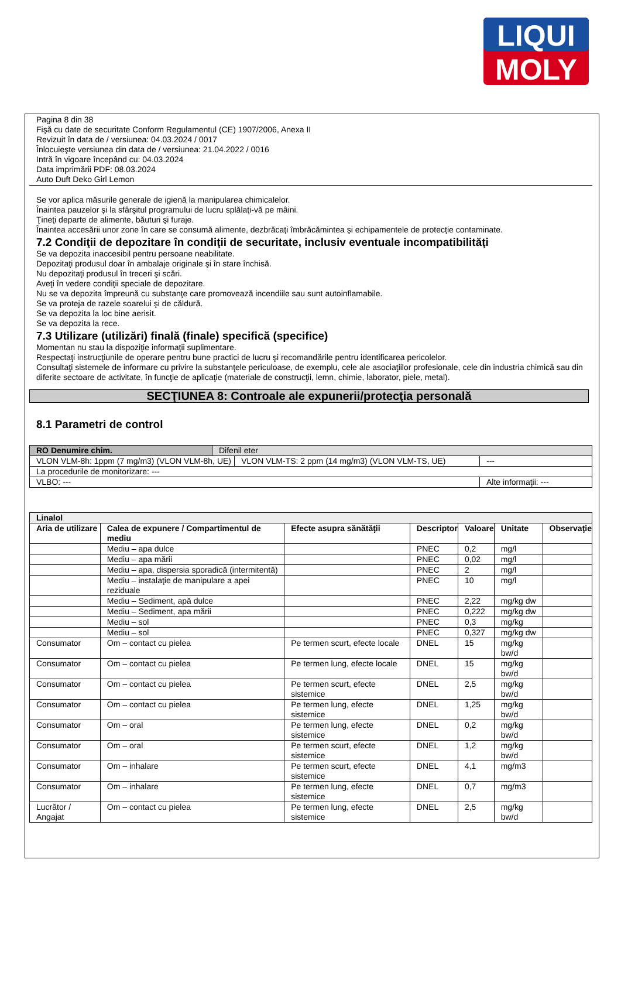LIQUI
MOLY
Pagina 8 din 38
Fişă cu date de securitate Conform Regulamentul (CE) 1907/2006, Anexa II
Revizuit în data de / versiunea: 04.03.2024 / 0017
Înlocuieşte versiunea din data de / versiunea: 21.04.2022 / 0016
Intră în vigoare începând cu: 04.03.2024
Data imprimării PDF: 08.03.2024
Auto Duft Deko Girl Lemon
Se vor aplica măsurile generale de igienă la manipularea chimicalelor.
Înaintea pauzelor şi la sfârşitul programului de lucru splălaţi-vă pe mâini.
Ţineţi departe de alimente, băuturi şi furaje.
Înaintea accesării unor zone în care se consumă alimente, dezbrăcaţi îmbrăcămintea şi echipamentele de protecţie contaminate.
7.2 Condiţii de depozitare în condiţii de securitate, inclusiv eventuale incompatibilităţi
Se va depozita inaccesibil pentru persoane neabilitate.
Depozitaţi produsul doar în ambalaje originale şi în stare închisă.
Nu depozitaţi produsul în treceri şi scări.
Aveţi în vedere condiţii speciale de depozitare.
Nu se va depozita împreună cu substanţe care promovează incendiile sau sunt autoinflamabile.
Se va proteja de razele soarelui şi de căldură.
Se va depozita la loc bine aerisit.
Se va depozita la rece.
7.3 Utilizare (utilizări) finală (finale) specifică (specifice)
Momentan nu stau la dispoziţie informaţii suplimentare.
Respectaţi instrucţiunile de operare pentru bune practici de lucru şi recomandările pentru identificarea pericolelor.
Consultaţi sistemele de informare cu privire la substanţele periculoase, de exemplu, cele ale asociaţiilor profesionale, cele din industria chimică sau din diferite sectoare de activitate, în funcţie de aplicaţie (materiale de construcţii, lemn, chimie, laborator, piele, metal).
SECŢIUNEA 8: Controale ale expunerii/protecţia personală
8.1 Parametri de control
| RO Denumire chim. | Difenil eter | | |
| VLON VLM-8h: 1ppm (7 mg/m3) (VLON VLM-8h, UE) | | VLON VLM-TS: 2 ppm (14 mg/m3) (VLON VLM-TS, UE) | --- |
| La procedurile de monitorizare: --- | | | |
| VLBO: --- | | | Alte informaţii: --- |
| Linalol | | | | | | |
| --- | --- | --- | --- | --- | --- | --- |
| Aria de utilizare | Calea de expunere / Compartimentul de mediu | Efecte asupra sănătăţii | Descriptor | Valoare | Unitate | Observaţie |
| | Mediu – apa dulce | | PNEC | 0,2 | mg/l | |
| | Mediu – apa mării | | PNEC | 0,02 | mg/l | |
| | Mediu – apa, dispersia sporadică (intermitentă) | | PNEC | 2 | mg/l | |
| | Mediu – instalaţie de manipulare a apei reziduale | | PNEC | 10 | mg/l | |
| | Mediu – Sediment, apă dulce | | PNEC | 2,22 | mg/kg dw | |
| | Mediu – Sediment, apa mării | | PNEC | 0,222 | mg/kg dw | |
| | Mediu – sol | | PNEC | 0,3 | mg/kg | |
| | Mediu – sol | | PNEC | 0,327 | mg/kg dw | |
| Consumator | Om – contact cu pielea | Pe termen scurt, efecte locale | DNEL | 15 | mg/kg bw/d | |
| Consumator | Om – contact cu pielea | Pe termen lung, efecte locale | DNEL | 15 | mg/kg bw/d | |
| Consumator | Om – contact cu pielea | Pe termen scurt, efecte sistemice | DNEL | 2,5 | mg/kg bw/d | |
| Consumator | Om – contact cu pielea | Pe termen lung, efecte sistemice | DNEL | 1,25 | mg/kg bw/d | |
| Consumator | Om – oral | Pe termen lung, efecte sistemice | DNEL | 0,2 | mg/kg bw/d | |
| Consumator | Om – oral | Pe termen scurt, efecte sistemice | DNEL | 1,2 | mg/kg bw/d | |
| Consumator | Om – inhalare | Pe termen scurt, efecte sistemice | DNEL | 4,1 | mg/m3 | |
| Consumator | Om – inhalare | Pe termen lung, efecte sistemice | DNEL | 0,7 | mg/m3 | |
| Lucrător / Angajat | Om – contact cu pielea | Pe termen lung, efecte sistemice | DNEL | 2,5 | mg/kg bw/d | |